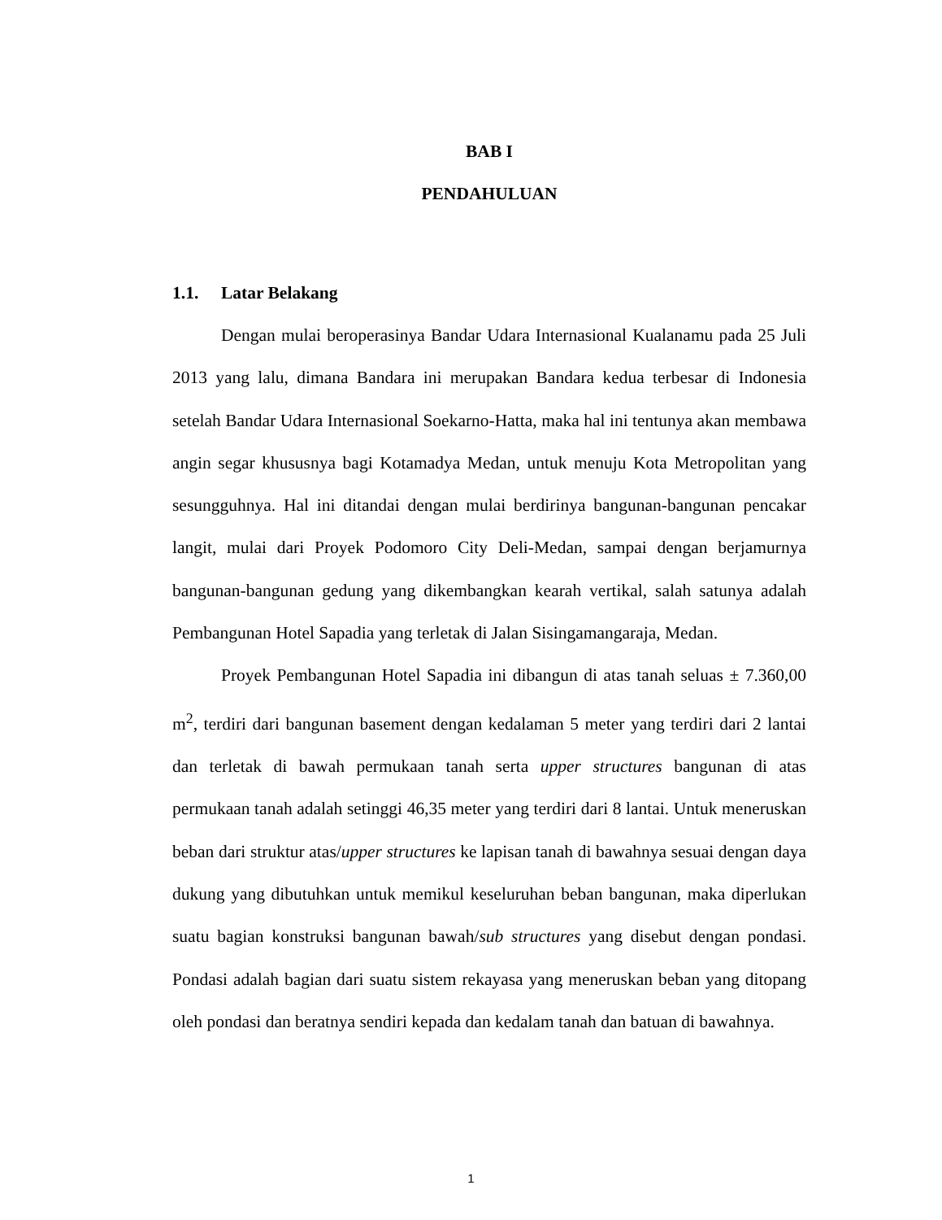BAB I
PENDAHULUAN
1.1. Latar Belakang
Dengan mulai beroperasinya Bandar Udara Internasional Kualanamu pada 25 Juli 2013 yang lalu, dimana Bandara ini merupakan Bandara kedua terbesar di Indonesia setelah Bandar Udara Internasional Soekarno-Hatta, maka hal ini tentunya akan membawa angin segar khususnya bagi Kotamadya Medan, untuk menuju Kota Metropolitan yang sesungguhnya. Hal ini ditandai dengan mulai berdirinya bangunan-bangunan pencakar langit, mulai dari Proyek Podomoro City Deli-Medan, sampai dengan berjamurnya bangunan-bangunan gedung yang dikembangkan kearah vertikal, salah satunya adalah Pembangunan Hotel Sapadia yang terletak di Jalan Sisingamangaraja, Medan.
Proyek Pembangunan Hotel Sapadia ini dibangun di atas tanah seluas ± 7.360,00 m<sup>2</sup>, terdiri dari bangunan basement dengan kedalaman 5 meter yang terdiri dari 2 lantai dan terletak di bawah permukaan tanah serta upper structures bangunan di atas permukaan tanah adalah setinggi 46,35 meter yang terdiri dari 8 lantai. Untuk meneruskan beban dari struktur atas/upper structures ke lapisan tanah di bawahnya sesuai dengan daya dukung yang dibutuhkan untuk memikul keseluruhan beban bangunan, maka diperlukan suatu bagian konstruksi bangunan bawah/sub structures yang disebut dengan pondasi. Pondasi adalah bagian dari suatu sistem rekayasa yang meneruskan beban yang ditopang oleh pondasi dan beratnya sendiri kepada dan kedalam tanah dan batuan di bawahnya.
1